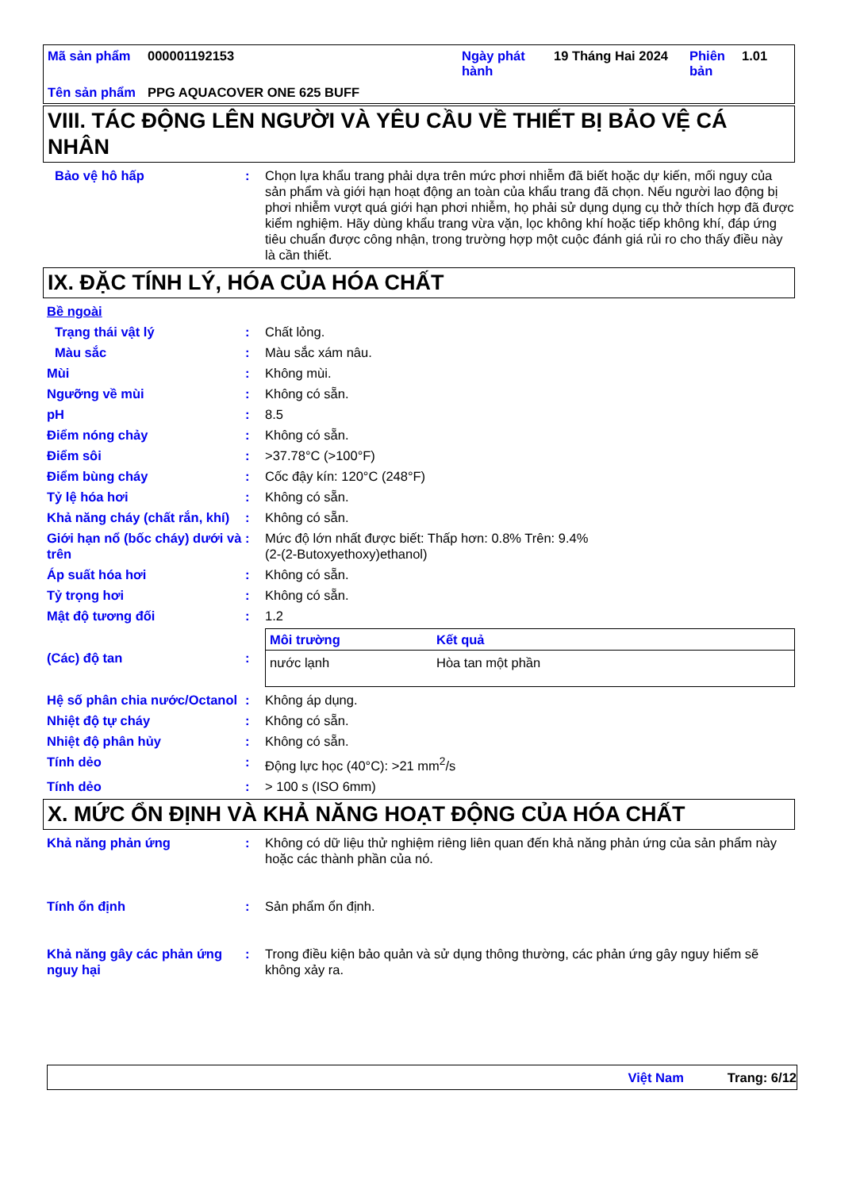| Mã sản phẩm | 000001192153 | Ngày phát hành | 19 Tháng Hai 2024 | Phiên bản | 1.01 |
| Tên sản phẩm | PPG AQUACOVER ONE 625 BUFF | | | | |
VIII. TÁC ĐỘNG LÊN NGƯỜI VÀ YÊU CẦU VỀ THIẾT BỊ BẢO VỆ CÁ NHÂN
Bảo vệ hô hấp : Chọn lựa khẩu trang phải dựa trên mức phơi nhiễm đã biết hoặc dự kiến, mối nguy của sản phẩm và giới hạn hoạt động an toàn của khẩu trang đã chọn. Nếu người lao động bị phơi nhiễm vượt quá giới hạn phơi nhiễm, họ phải sử dụng dụng cụ thở thích hợp đã được kiểm nghiệm. Hãy dùng khẩu trang vừa vặn, lọc không khí hoặc tiếp không khí, đáp ứng tiêu chuẩn được công nhận, trong trường hợp một cuộc đánh giá rủi ro cho thấy điều này là cần thiết.
IX. ĐẶC TÍNH LÝ, HÓA CỦA HÓA CHẤT
Bề ngoài
Trạng thái vật lý : Chất lỏng.
Màu sắc : Màu sắc xám nâu.
Mùi : Không mùi.
Ngưỡng về mùi : Không có sẵn.
pH : 8.5
Điểm nóng chảy : Không có sẵn.
Điểm sôi : >37.78°C (>100°F)
Điểm bùng cháy : Cốc đậy kín: 120°C (248°F)
Tỷ lệ hóa hơi : Không có sẵn.
Khả năng cháy (chất rắn, khí)
: Không có sẵn.
Giới hạn nổ (bốc cháy) dưới và trên
: Mức độ lớn nhất được biết: Thấp hơn: 0.8% Trên: 9.4%
(2-(2-Butoxyethoxy)ethanol)
Áp suất hóa hơi : Không có sẵn.
Tỷ trọng hơi : Không có sẵn.
Mật độ tương đối : 1.2
(Các) độ tan :
| Môi trường | Kết quả |
| --- | --- |
| nước lạnh | Hòa tan một phần |
Hệ số phân chia nước/Octanol
: Không áp dụng.
Nhiệt độ tự cháy : Không có sẵn.
Nhiệt độ phân hủy : Không có sẵn.
Tính dẻo : Động lực học (40°C): >21 mm<sup>2</sup>/s
Tính dẻo : > 100 s (ISO 6mm)
X. MỨC ỔN ĐỊNH VÀ KHẢ NĂNG HOẠT ĐỘNG CỦA HÓA CHẤT
Khả năng phản ứng : Không có dữ liệu thử nghiệm riêng liên quan đến khả năng phản ứng của sản phẩm này hoặc các thành phần của nó.
Tính ổn định : Sản phẩm ổn định.
Khả năng gây các phản ứng nguy hại
: Trong điều kiện bảo quản và sử dụng thông thường, các phản ứng gây nguy hiểm sẽ không xảy ra.
Việt Nam Trang: 6/12